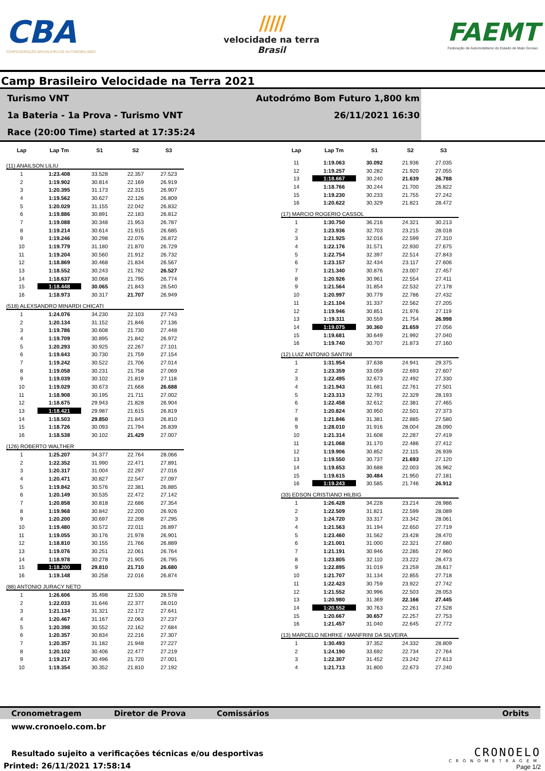CBA
CONFEDERAÇÃO BRASILEIRA DE AUTOMOBILISMO
/////
velocidade na terra
Brasil
FAEMT
Federação de Automobilismo do Estado de Mato Grosso
Camp Brasileiro Velocidade na Terra 2021
Turismo VNT
1a Bateria - 1a Prova - Turismo VNT
Race (20:00 Time) started at 17:35:24
Autodrómo Bom Futuro 1,800 km
26/11/2021 16:30
| Lap | Lap Tm | S1 | S2 | S3 |
| --- | --- | --- | --- | --- |
| (11) ANAILSON LILIU | | | | |
| 1 | 1:23.408 | 33.528 | 22.357 | 27.523 |
| 2 | 1:19.902 | 30.814 | 22.169 | 26.919 |
| 3 | 1:20.395 | 31.173 | 22.315 | 26.907 |
| 4 | 1:19.562 | 30.627 | 22.126 | 26.809 |
| 5 | 1:20.029 | 31.155 | 22.042 | 26.832 |
| 6 | 1:19.886 | 30.891 | 22.183 | 26.812 |
| 7 | 1:19.088 | 30.348 | 21.953 | 26.787 |
| 8 | 1:19.214 | 30.614 | 21.915 | 26.685 |
| 9 | 1:19.246 | 30.298 | 22.076 | 26.872 |
| 10 | 1:19.779 | 31.180 | 21.870 | 26.729 |
| 11 | 1:19.204 | 30.560 | 21.912 | 26.732 |
| 12 | 1:18.869 | 30.468 | 21.834 | 26.567 |
| 13 | 1:18.552 | 30.243 | 21.782 | 26.527 |
| 14 | 1:18.637 | 30.068 | 21.795 | 26.774 |
| 15 | 1:18.448 | 30.065 | 21.843 | 26.540 |
| 16 | 1:18.973 | 30.317 | 21.707 | 26.949 |
| (518) ALEXSANDRO MINARDI CHICATI | | | | |
| 1 | 1:24.076 | 34.230 | 22.103 | 27.743 |
| 2 | 1:20.134 | 31.152 | 21.846 | 27.136 |
| 3 | 1:19.786 | 30.608 | 21.730 | 27.448 |
| 4 | 1:19.709 | 30.895 | 21.842 | 26.972 |
| 5 | 1:20.293 | 30.925 | 22.267 | 27.101 |
| 6 | 1:19.643 | 30.730 | 21.759 | 27.154 |
| 7 | 1:19.242 | 30.522 | 21.706 | 27.014 |
| 8 | 1:19.058 | 30.231 | 21.758 | 27.069 |
| 9 | 1:19.039 | 30.102 | 21.819 | 27.118 |
| 10 | 1:19.029 | 30.673 | 21.668 | 26.688 |
| 11 | 1:18.908 | 30.195 | 21.711 | 27.002 |
| 12 | 1:18.675 | 29.943 | 21.828 | 26.904 |
| 13 | 1:18.421 | 29.987 | 21.615 | 26.819 |
| 14 | 1:18.503 | 29.850 | 21.843 | 26.810 |
| 15 | 1:18.726 | 30.093 | 21.794 | 26.839 |
| 16 | 1:18.538 | 30.102 | 21.429 | 27.007 |
| (126) ROBERTO WALTHER | | | | |
| 1 | 1:25.207 | 34.377 | 22.764 | 28.066 |
| 2 | 1:22.352 | 31.990 | 22.471 | 27.891 |
| 3 | 1:20.317 | 31.004 | 22.297 | 27.016 |
| 4 | 1:20.471 | 30.827 | 22.547 | 27.097 |
| 5 | 1:19.842 | 30.576 | 22.381 | 26.885 |
| 6 | 1:20.149 | 30.535 | 22.472 | 27.142 |
| 7 | 1:20.858 | 30.818 | 22.686 | 27.354 |
| 8 | 1:19.968 | 30.842 | 22.200 | 26.926 |
| 9 | 1:20.200 | 30.697 | 22.208 | 27.295 |
| 10 | 1:19.480 | 30.572 | 22.011 | 26.897 |
| 11 | 1:19.055 | 30.176 | 21.978 | 26.901 |
| 12 | 1:18.810 | 30.155 | 21.766 | 26.889 |
| 13 | 1:19.076 | 30.251 | 22.061 | 26.764 |
| 14 | 1:18.978 | 30.278 | 21.905 | 26.795 |
| 15 | 1:18.200 | 29.810 | 21.710 | 26.680 |
| 16 | 1:19.148 | 30.258 | 22.016 | 26.874 |
| (88) ANTONIO JURACY NETO | | | | |
| 1 | 1:26.606 | 35.498 | 22.530 | 28.578 |
| 2 | 1:22.033 | 31.646 | 22.377 | 28.010 |
| 3 | 1:21.134 | 31.321 | 22.172 | 27.641 |
| 4 | 1:20.467 | 31.167 | 22.063 | 27.237 |
| 5 | 1:20.398 | 30.552 | 22.162 | 27.684 |
| 6 | 1:20.357 | 30.834 | 22.216 | 27.307 |
| 7 | 1:20.357 | 31.182 | 21.948 | 27.227 |
| 8 | 1:20.102 | 30.406 | 22.477 | 27.219 |
| 9 | 1:19.217 | 30.496 | 21.720 | 27.001 |
| 10 | 1:19.354 | 30.352 | 21.810 | 27.192 |
| Lap | Lap Tm | S1 | S2 | S3 |
| --- | --- | --- | --- | --- |
| 11 | 1:19.063 | 30.092 | 21.936 | 27.035 |
| 12 | 1:19.257 | 30.282 | 21.920 | 27.055 |
| 13 | 1:18.667 | 30.240 | 21.639 | 26.788 |
| 14 | 1:18.766 | 30.244 | 21.700 | 26.822 |
| 15 | 1:19.230 | 30.233 | 21.755 | 27.242 |
| 16 | 1:20.622 | 30.329 | 21.821 | 28.472 |
| (17) MARCIO ROGERIO CASSOL | | | | |
| 1 | 1:30.750 | 36.216 | 24.321 | 30.213 |
| 2 | 1:23.936 | 32.703 | 23.215 | 28.018 |
| 3 | 1:21.925 | 32.016 | 22.599 | 27.310 |
| 4 | 1:22.176 | 31.571 | 22.930 | 27.675 |
| 5 | 1:22.754 | 32.397 | 22.514 | 27.843 |
| 6 | 1:23.157 | 32.434 | 23.117 | 27.606 |
| 7 | 1:21.340 | 30.876 | 23.007 | 27.457 |
| 8 | 1:20.926 | 30.961 | 22.554 | 27.411 |
| 9 | 1:21.564 | 31.854 | 22.532 | 27.178 |
| 10 | 1:20.997 | 30.779 | 22.786 | 27.432 |
| 11 | 1:21.104 | 31.337 | 22.562 | 27.205 |
| 12 | 1:19.946 | 30.851 | 21.976 | 27.119 |
| 13 | 1:19.311 | 30.559 | 21.754 | 26.998 |
| 14 | 1:19.075 | 30.360 | 21.659 | 27.056 |
| 15 | 1:19.681 | 30.649 | 21.992 | 27.040 |
| 16 | 1:19.740 | 30.707 | 21.873 | 27.160 |
| (12) LUIZ ANTONIO SANTINI | | | | |
| 1 | 1:31.954 | 37.638 | 24.941 | 29.375 |
| 2 | 1:23.359 | 33.059 | 22.693 | 27.607 |
| 3 | 1:22.495 | 32.673 | 22.492 | 27.330 |
| 4 | 1:21.943 | 31.681 | 22.761 | 27.501 |
| 5 | 1:23.313 | 32.791 | 22.329 | 28.193 |
| 6 | 1:22.458 | 32.612 | 22.381 | 27.465 |
| 7 | 1:20.824 | 30.950 | 22.501 | 27.373 |
| 8 | 1:21.846 | 31.381 | 22.885 | 27.580 |
| 9 | 1:28.010 | 31.916 | 28.004 | 28.090 |
| 10 | 1:21.314 | 31.608 | 22.287 | 27.419 |
| 11 | 1:21.068 | 31.170 | 22.486 | 27.412 |
| 12 | 1:19.906 | 30.852 | 22.115 | 26.939 |
| 13 | 1:19.550 | 30.737 | 21.693 | 27.120 |
| 14 | 1:19.653 | 30.688 | 22.003 | 26.962 |
| 15 | 1:19.615 | 30.484 | 21.950 | 27.181 |
| 16 | 1:19.243 | 30.585 | 21.746 | 26.912 |
| (33) EDSON CRISTIANO HILBIG | | | | |
| 1 | 1:26.428 | 34.228 | 23.214 | 28.986 |
| 2 | 1:22.509 | 31.821 | 22.599 | 28.089 |
| 3 | 1:24.720 | 33.317 | 23.342 | 28.061 |
| 4 | 1:21.563 | 31.194 | 22.650 | 27.719 |
| 5 | 1:23.460 | 31.562 | 23.428 | 28.470 |
| 6 | 1:21.001 | 31.000 | 22.321 | 27.680 |
| 7 | 1:21.191 | 30.946 | 22.285 | 27.960 |
| 8 | 1:23.805 | 32.110 | 23.222 | 28.473 |
| 9 | 1:22.895 | 31.019 | 23.259 | 28.617 |
| 10 | 1:21.707 | 31.134 | 22.855 | 27.718 |
| 11 | 1:22.423 | 30.759 | 23.922 | 27.742 |
| 12 | 1:21.552 | 30.996 | 22.503 | 28.053 |
| 13 | 1:20.980 | 31.369 | 22.166 | 27.445 |
| 14 | 1:20.552 | 30.763 | 22.261 | 27.528 |
| 15 | 1:20.667 | 30.657 | 22.257 | 27.753 |
| 16 | 1:21.457 | 31.040 | 22.645 | 27.772 |
| (13) MARCELO NEHRKE / MANFRINI DA SILVEIRA | | | | |
| 1 | 1:30.493 | 37.352 | 24.332 | 28.809 |
| 2 | 1:24.190 | 33.692 | 22.734 | 27.764 |
| 3 | 1:22.307 | 31.452 | 23.242 | 27.613 |
| 4 | 1:21.713 | 31.800 | 22.673 | 27.240 |
Cronometragem Diretor de Prova Comissários Orbits
www.cronoelo.com.br
Resultado sujeito a verificações técnicas e/ou desportivas
Printed: 26/11/2021 17:58:14
CRONOELO
CRONOMETRAGEM
Page 1/2